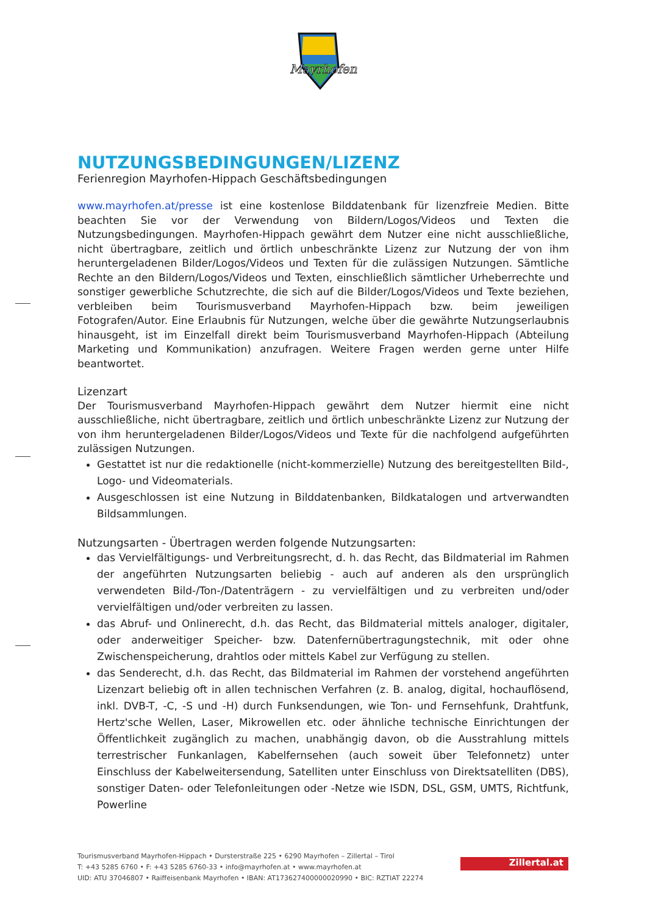Mayrhofen
NUTZUNGSBEDINGUNGEN/LIZENZ
Ferienregion Mayrhofen-Hippach Geschäftsbedingungen
www.mayrhofen.at/presse ist eine kostenlose Bilddatenbank für lizenzfreie Medien. Bitte beachten Sie vor der Verwendung von Bildern/Logos/Videos und Texten die Nutzungsbedingungen. Mayrhofen-Hippach gewährt dem Nutzer eine nicht ausschließliche, nicht übertragbare, zeitlich und örtlich unbeschränkte Lizenz zur Nutzung der von ihm heruntergeladenen Bilder/Logos/Videos und Texten für die zulässigen Nutzungen. Sämtliche Rechte an den Bildern/Logos/Videos und Texten, einschließlich sämtlicher Urheberrechte und sonstiger gewerbliche Schutzrechte, die sich auf die Bilder/Logos/Videos und Texte beziehen, verbleiben beim Tourismusverband Mayrhofen-Hippach bzw. beim jeweiligen Fotografen/Autor. Eine Erlaubnis für Nutzungen, welche über die gewährte Nutzungserlaubnis hinausgeht, ist im Einzelfall direkt beim Tourismusverband Mayrhofen-Hippach (Abteilung Marketing und Kommunikation) anzufragen. Weitere Fragen werden gerne unter Hilfe beantwortet.
Lizenzart
Der Tourismusverband Mayrhofen-Hippach gewährt dem Nutzer hiermit eine nicht ausschließliche, nicht übertragbare, zeitlich und örtlich unbeschränkte Lizenz zur Nutzung der von ihm heruntergeladenen Bilder/Logos/Videos und Texte für die nachfolgend aufgeführten zulässigen Nutzungen.
Gestattet ist nur die redaktionelle (nicht-kommerzielle) Nutzung des bereitgestellten Bild-, Logo- und Videomaterials.
Ausgeschlossen ist eine Nutzung in Bilddatenbanken, Bildkatalogen und artverwandten Bildsammlungen.
Nutzungsarten - Übertragen werden folgende Nutzungsarten:
das Vervielfältigungs- und Verbreitungsrecht, d. h. das Recht, das Bildmaterial im Rahmen der angeführten Nutzungsarten beliebig - auch auf anderen als den ursprünglich verwendeten Bild-/Ton-/Datenträgern - zu vervielfältigen und zu verbreiten und/oder vervielfältigen und/oder verbreiten zu lassen.
das Abruf- und Onlinerecht, d.h. das Recht, das Bildmaterial mittels analoger, digitaler, oder anderweitiger Speicher- bzw. Datenfernübertragungstechnik, mit oder ohne Zwischenspeicherung, drahtlos oder mittels Kabel zur Verfügung zu stellen.
das Senderecht, d.h. das Recht, das Bildmaterial im Rahmen der vorstehend angeführten Lizenzart beliebig oft in allen technischen Verfahren (z. B. analog, digital, hochauflösend, inkl. DVB-T, -C, -S und -H) durch Funksendungen, wie Ton- und Fernsehfunk, Drahtfunk, Hertz'sche Wellen, Laser, Mikrowellen etc. oder ähnliche technische Einrichtungen der Öffentlichkeit zugänglich zu machen, unabhängig davon, ob die Ausstrahlung mittels terrestrischer Funkanlagen, Kabelfernsehen (auch soweit über Telefonnetz) unter Einschluss der Kabelweitersendung, Satelliten unter Einschluss von Direktsatelliten (DBS), sonstiger Daten- oder Telefonleitungen oder -Netze wie ISDN, DSL, GSM, UMTS, Richtfunk, Powerline
Tourismusverband Mayrhofen-Hippach • Dursterstraße 225 • 6290 Mayrhofen – Zillertal – Tirol
T: +43 5285 6760 • F: +43 5285 6760-33 • info@mayrhofen.at • www.mayrhofen.at
UID: ATU 37046807 • Raiffeisenbank Mayrhofen • IBAN: AT173627400000020990 • BIC: RZTIAT 22274
Zillertal.at